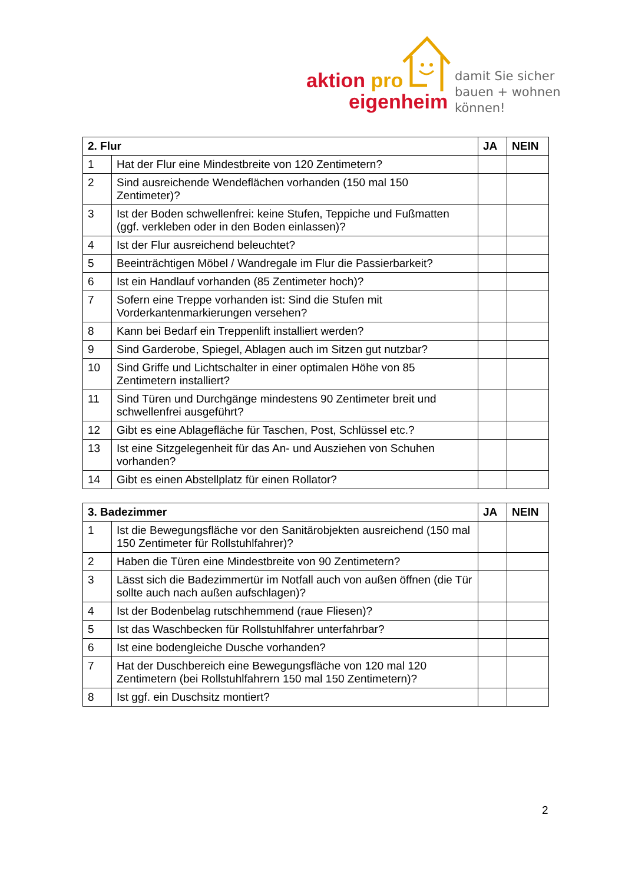aktion pro
eigenheim
damit Sie sicher
bauen + wohnen
können!
| 2. Flur | | JA | NEIN |
| --- | --- | --- | --- |
| 1 | Hat der Flur eine Mindestbreite von 120 Zentimetern? | | |
| 2 | Sind ausreichende Wendeflächen vorhanden (150 mal 150 Zentimeter)? | | |
| 3 | Ist der Boden schwellenfrei: keine Stufen, Teppiche und Fußmatten (ggf. verkleben oder in den Boden einlassen)? | | |
| 4 | Ist der Flur ausreichend beleuchtet? | | |
| 5 | Beeinträchtigen Möbel / Wandregale im Flur die Passierbarkeit? | | |
| 6 | Ist ein Handlauf vorhanden (85 Zentimeter hoch)? | | |
| 7 | Sofern eine Treppe vorhanden ist: Sind die Stufen mit Vorderkantenmarkierungen versehen? | | |
| 8 | Kann bei Bedarf ein Treppenlift installiert werden? | | |
| 9 | Sind Garderobe, Spiegel, Ablagen auch im Sitzen gut nutzbar? | | |
| 10 | Sind Griffe und Lichtschalter in einer optimalen Höhe von 85 Zentimetern installiert? | | |
| 11 | Sind Türen und Durchgänge mindestens 90 Zentimeter breit und schwellenfrei ausgeführt? | | |
| 12 | Gibt es eine Ablagefläche für Taschen, Post, Schlüssel etc.? | | |
| 13 | Ist eine Sitzgelegenheit für das An- und Ausziehen von Schuhen vorhanden? | | |
| 14 | Gibt es einen Abstellplatz für einen Rollator? | | |
| 3. Badezimmer | | JA | NEIN |
| --- | --- | --- | --- |
| 1 | Ist die Bewegungsfläche vor den Sanitärobjekten ausreichend (150 mal 150 Zentimeter für Rollstuhlfahrer)? | | |
| 2 | Haben die Türen eine Mindestbreite von 90 Zentimetern? | | |
| 3 | Lässt sich die Badezimmertür im Notfall auch von außen öffnen (die Tür sollte auch nach außen aufschlagen)? | | |
| 4 | Ist der Bodenbelag rutschhemmend (raue Fliesen)? | | |
| 5 | Ist das Waschbecken für Rollstuhlfahrer unterfahrbar? | | |
| 6 | Ist eine bodengleiche Dusche vorhanden? | | |
| 7 | Hat der Duschbereich eine Bewegungsfläche von 120 mal 120 Zentimetern (bei Rollstuhlfahrern 150 mal 150 Zentimetern)? | | |
| 8 | Ist ggf. ein Duschsitz montiert? | | |
2